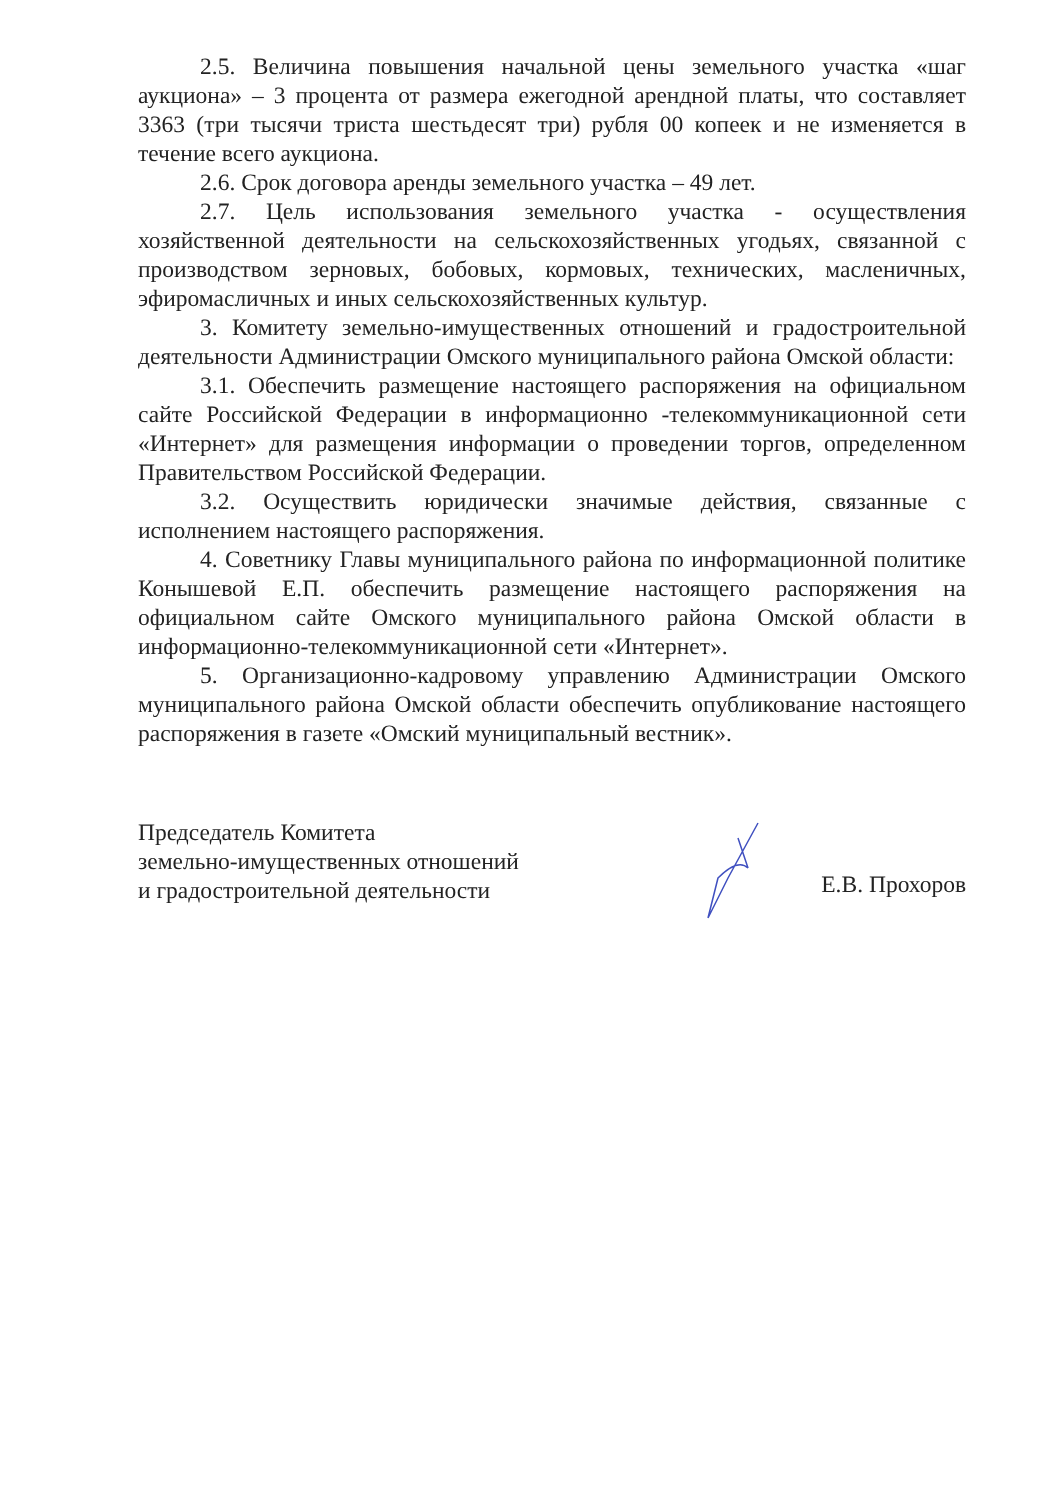2.5. Величина повышения начальной цены земельного участка «шаг аукциона» – 3 процента от размера ежегодной арендной платы, что составляет 3363 (три тысячи триста шестьдесят три) рубля 00 копеек и не изменяется в течение всего аукциона.
2.6. Срок договора аренды земельного участка – 49 лет.
2.7. Цель использования земельного участка - осуществления хозяйственной деятельности на сельскохозяйственных угодьях, связанной с производством зерновых, бобовых, кормовых, технических, масленичных, эфиромасличных и иных сельскохозяйственных культур.
3. Комитету земельно-имущественных отношений и градостроительной деятельности Администрации Омского муниципального района Омской области:
3.1. Обеспечить размещение настоящего распоряжения на официальном сайте Российской Федерации в информационно -телекоммуникационной сети «Интернет» для размещения информации о проведении торгов, определенном Правительством Российской Федерации.
3.2. Осуществить юридически значимые действия, связанные с исполнением настоящего распоряжения.
4. Советнику Главы муниципального района по информационной политике Конышевой Е.П. обеспечить размещение настоящего распоряжения на официальном сайте Омского муниципального района Омской области в информационно-телекоммуникационной сети «Интернет».
5. Организационно-кадровому управлению Администрации Омского муниципального района Омской области обеспечить опубликование настоящего распоряжения в газете «Омский муниципальный вестник».
Председатель Комитета
земельно-имущественных отношений
и градостроительной деятельности
Е.В. Прохоров